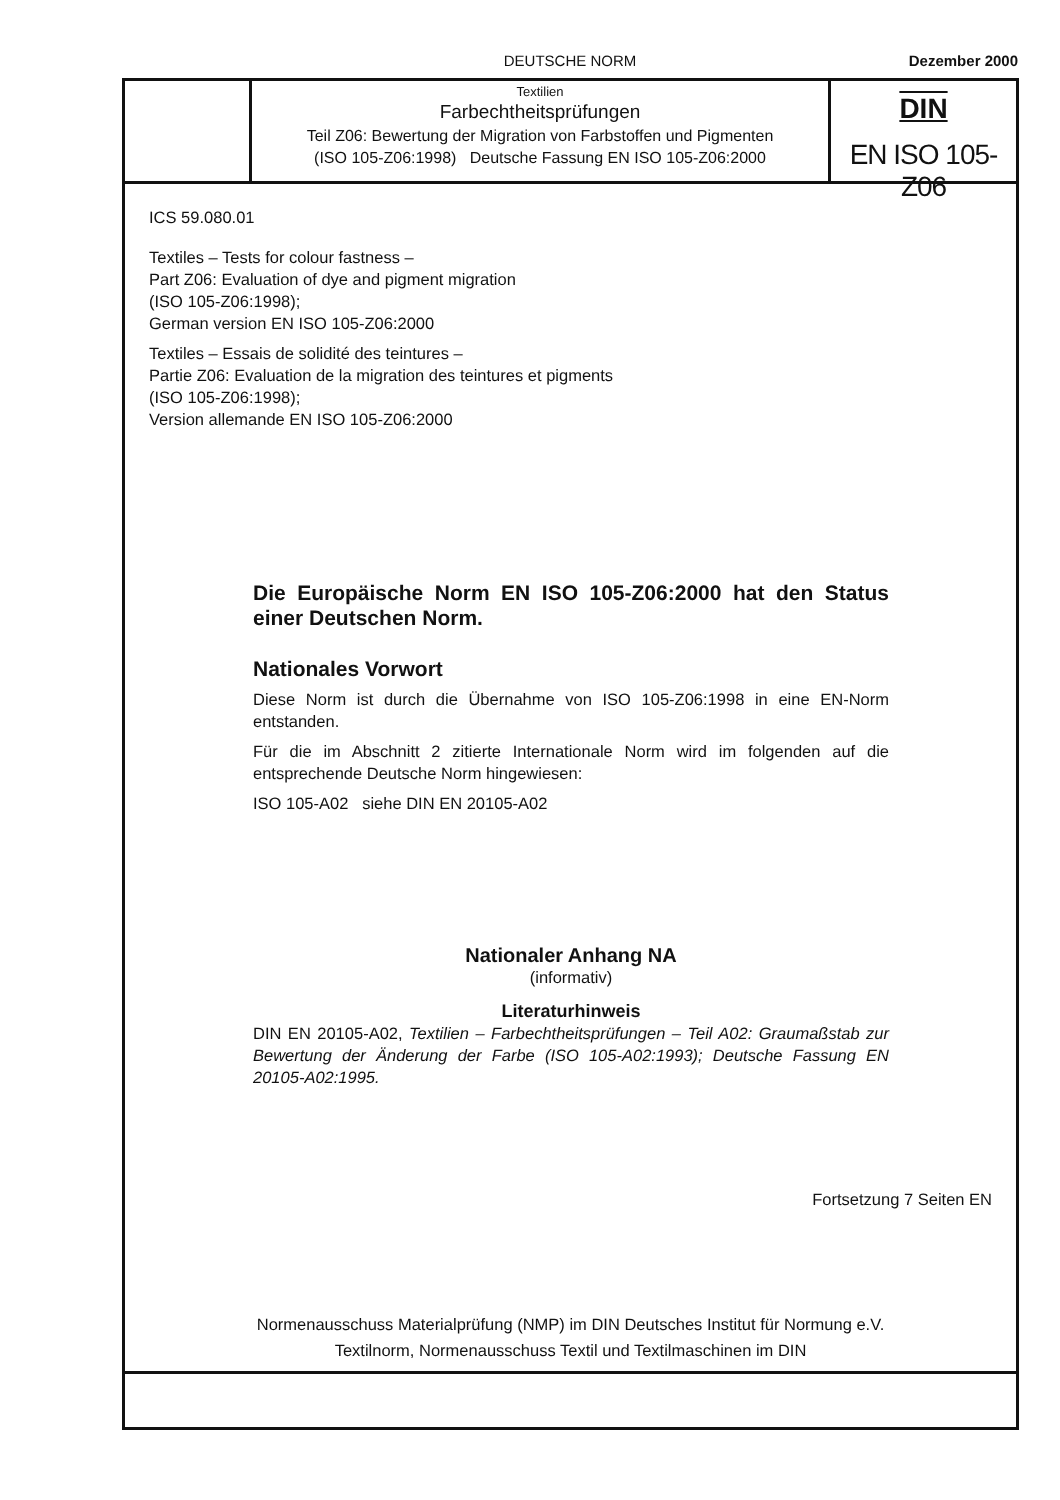DEUTSCHE NORM Dezember 2000
Textilien
Farbechtheitsprüfungen
Teil Z06: Bewertung der Migration von Farbstoffen und Pigmenten
(ISO 105-Z06:1998) Deutsche Fassung EN ISO 105-Z06:2000
DIN
EN ISO 105-Z06
ICS 59.080.01
Textiles – Tests for colour fastness –
Part Z06: Evaluation of dye and pigment migration
(ISO 105-Z06:1998);
German version EN ISO 105-Z06:2000
Textiles – Essais de solidité des teintures –
Partie Z06: Evaluation de la migration des teintures et pigments
(ISO 105-Z06:1998);
Version allemande EN ISO 105-Z06:2000
Die Europäische Norm EN ISO 105-Z06:2000 hat den Status einer Deutschen Norm.
Nationales Vorwort
Diese Norm ist durch die Übernahme von ISO 105-Z06:1998 in eine EN-Norm entstanden.
Für die im Abschnitt 2 zitierte Internationale Norm wird im folgenden auf die entsprechende Deutsche Norm hingewiesen:
ISO 105-A02 siehe DIN EN 20105-A02
Nationaler Anhang NA
(informativ)
Literaturhinweis
DIN EN 20105-A02, Textilien – Farbechtheitsprüfungen – Teil A02: Graumaßstab zur Bewertung der Änderung der Farbe (ISO 105-A02:1993); Deutsche Fassung EN 20105-A02:1995.
Fortsetzung 7 Seiten EN
Normenausschuss Materialprüfung (NMP) im DIN Deutsches Institut für Normung e.V.
Textilnorm, Normenausschuss Textil und Textilmaschinen im DIN